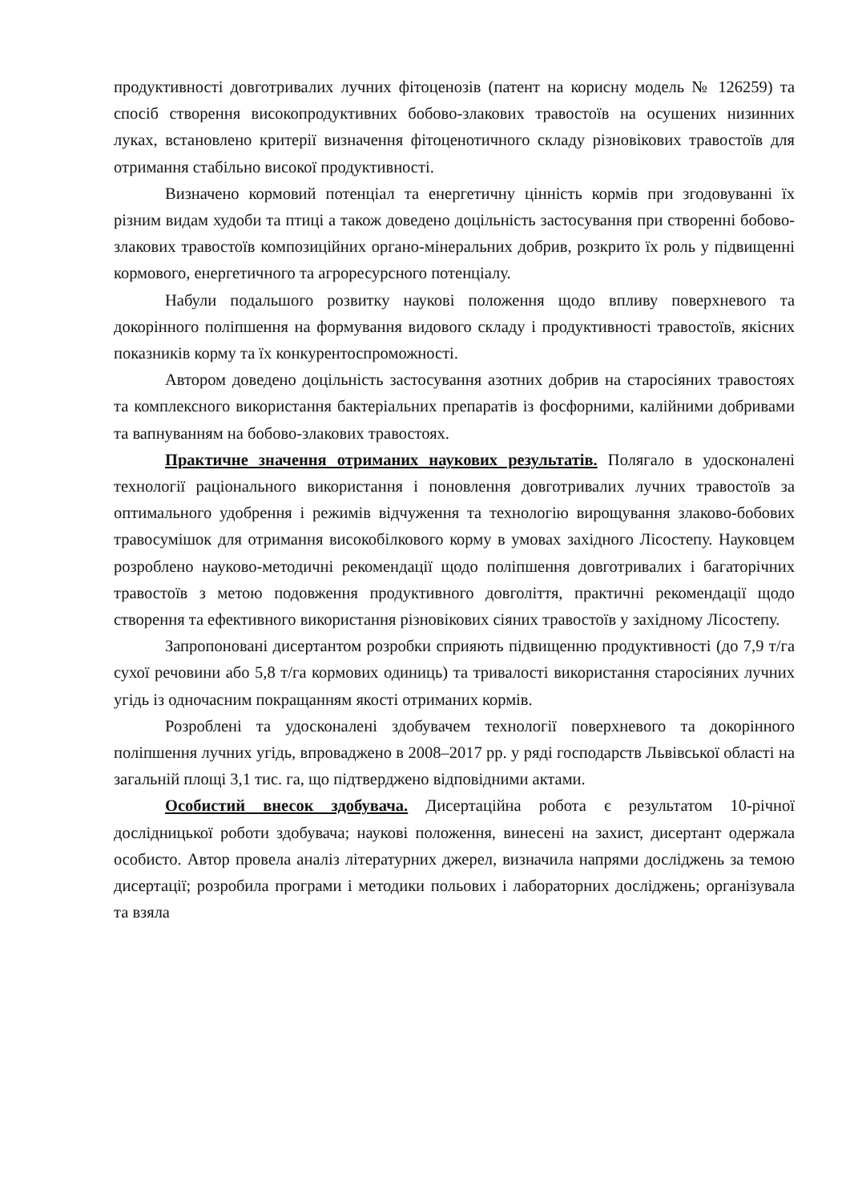продуктивності довготривалих лучних фітоценозів (патент на корисну модель № 126259) та спосіб створення високопродуктивних бобово-злакових травостоїв на осушених низинних луках, встановлено критерії визначення фітоценотичного складу різновікових травостоїв для отримання стабільно високої продуктивності.
Визначено кормовий потенціал та енергетичну цінність кормів при згодовуванні їх різним видам худоби та птиці а також доведено доцільність застосування при створенні бобово-злакових травостоїв композиційних органо-мінеральних добрив, розкрито їх роль у підвищенні кормового, енергетичного та агроресурсного потенціалу.
Набули подальшого розвитку наукові положення щодо впливу поверхневого та докорінного поліпшення на формування видового складу і продуктивності травостоїв, якісних показників корму та їх конкурентоспроможності.
Автором доведено доцільність застосування азотних добрив на старосіяних травостоях та комплексного використання бактеріальних препаратів із фосфорними, калійними добривами та вапнуванням на бобово-злакових травостоях.
Практичне значення отриманих наукових результатів. Полягало в удосконалені технології раціонального використання і поновлення довготривалих лучних травостоїв за оптимального удобрення і режимів відчуження та технологію вирощування злаково-бобових травосумішок для отримання високобілкового корму в умовах західного Лісостепу. Науковцем розроблено науково-методичні рекомендації щодо поліпшення довготривалих і багаторічних травостоїв з метою подовження продуктивного довголіття, практичні рекомендації щодо створення та ефективного використання різновікових сіяних травостоїв у західному Лісостепу.
Запропоновані дисертантом розробки сприяють підвищенню продуктивності (до 7,9 т/га сухої речовини або 5,8 т/га кормових одиниць) та тривалості використання старосіяних лучних угідь із одночасним покращанням якості отриманих кормів.
Розроблені та удосконалені здобувачем технології поверхневого та докорінного поліпшення лучних угідь, впроваджено в 2008–2017 рр. у ряді господарств Львівської області на загальній площі 3,1 тис. га, що підтверджено відповідними актами.
Особистий внесок здобувача. Дисертаційна робота є результатом 10-річної дослідницької роботи здобувача; наукові положення, винесені на захист, дисертант одержала особисто. Автор провела аналіз літературних джерел, визначила напрями досліджень за темою дисертації; розробила програми і методики польових і лабораторних досліджень; організувала та взяла